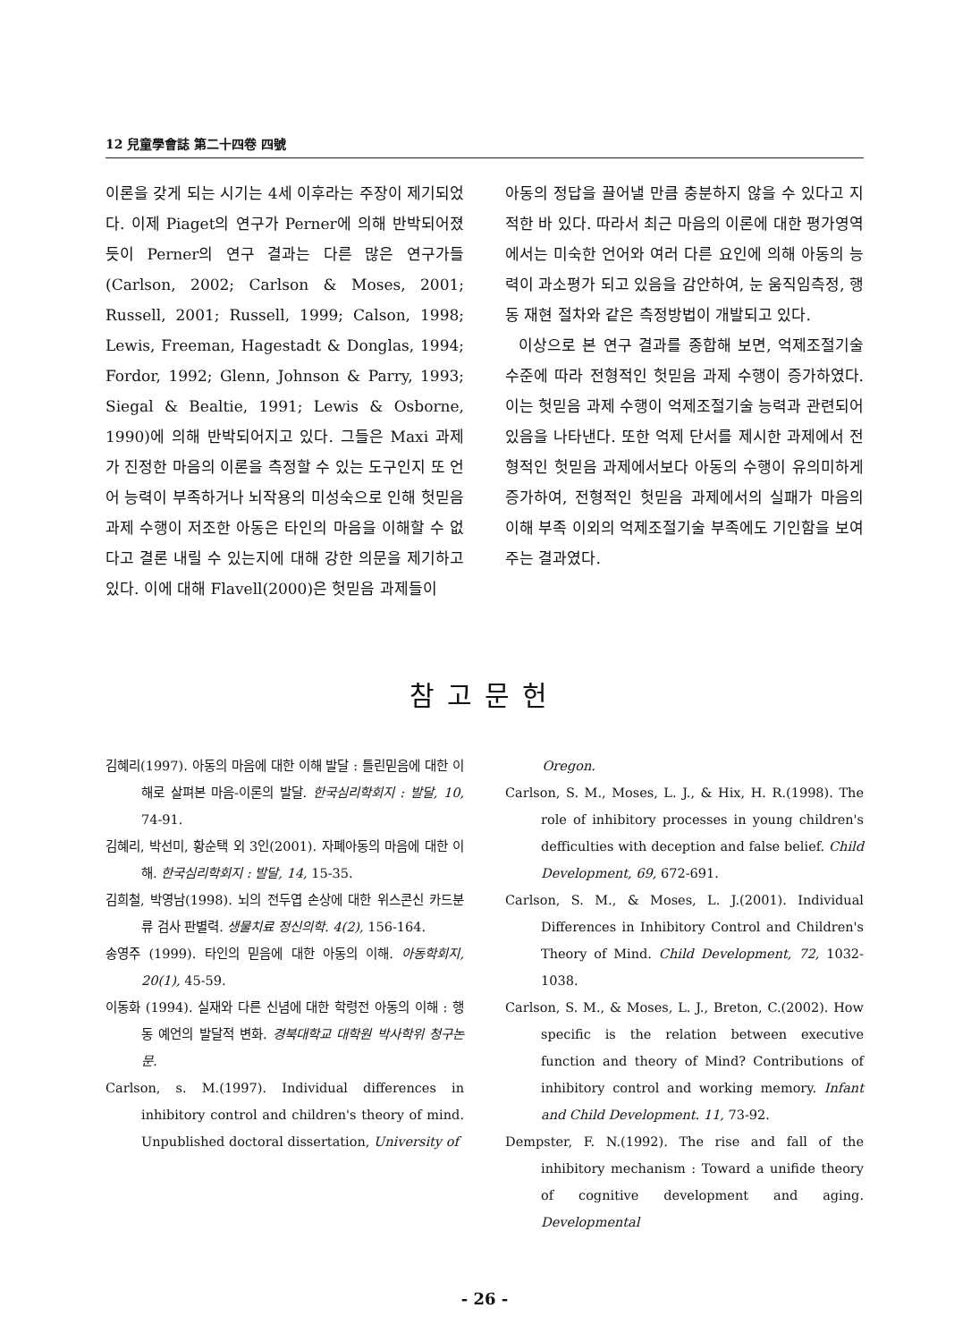12 兒童學會誌 第二十四卷 四號
이론을 갖게 되는 시기는 4세 이후라는 주장이 제기되었다. 이제 Piaget의 연구가 Perner에 의해 반박되어졌듯이 Perner의 연구 결과는 다른 많은 연구가들(Carlson, 2002; Carlson & Moses, 2001; Russell, 2001; Russell, 1999; Calson, 1998; Lewis, Freeman, Hagestadt & Donglas, 1994; Fordor, 1992; Glenn, Johnson & Parry, 1993; Siegal & Bealtie, 1991; Lewis & Osborne, 1990)에 의해 반박되어지고 있다. 그들은 Maxi 과제가 진정한 마음의 이론을 측정할 수 있는 도구인지 또 언어 능력이 부족하거나 뇌작용의 미성숙으로 인해 헛믿음 과제 수행이 저조한 아동은 타인의 마음을 이해할 수 없다고 결론 내릴 수 있는지에 대해 강한 의문을 제기하고 있다. 이에 대해 Flavell(2000)은 헛믿음 과제들이
아동의 정답을 끌어낼 만큼 충분하지 않을 수 있다고 지적한 바 있다. 따라서 최근 마음의 이론에 대한 평가영역에서는 미숙한 언어와 여러 다른 요인에 의해 아동의 능력이 과소평가 되고 있음을 감안하여, 눈 움직임측정, 행동 재현 절차와 같은 측정방법이 개발되고 있다.
이상으로 본 연구 결과를 종합해 보면, 억제조절기술 수준에 따라 전형적인 헛믿음 과제 수행이 증가하였다. 이는 헛믿음 과제 수행이 억제조절기술 능력과 관련되어 있음을 나타낸다. 또한 억제 단서를 제시한 과제에서 전형적인 헛믿음 과제에서보다 아동의 수행이 유의미하게 증가하여, 전형적인 헛믿음 과제에서의 실패가 마음의 이해 부족 이외의 억제조절기술 부족에도 기인함을 보여주는 결과였다.
참고문헌
김혜리(1997). 아동의 마음에 대한 이해 발달 : 틀린믿음에 대한 이해로 살펴본 마음-이론의 발달. 한국심리학회지 : 발달, 10, 74-91.
김혜리, 박선미, 황순택 외 3인(2001). 자폐아동의 마음에 대한 이해. 한국심리학회지 : 발달, 14, 15-35.
김희철, 박영남(1998). 뇌의 전두엽 손상에 대한 위스콘신 카드분류 검사 판별력. 생물치료 정신의학. 4(2), 156-164.
송영주 (1999). 타인의 믿음에 대한 아동의 이해. 아동학회지, 20(1), 45-59.
이동화 (1994). 실재와 다른 신념에 대한 학령전 아동의 이해 : 행동 예언의 발달적 변화. 경북대학교 대학원 박사학위 청구논문.
Carlson, s. M.(1997). Individual differences in inhibitory control and children's theory of mind. Unpublished doctoral dissertation, University of
Oregon.
Carlson, S. M., Moses, L. J., & Hix, H. R.(1998). The role of inhibitory processes in young children's defficulties with deception and false belief. Child Development, 69, 672-691.
Carlson, S. M., & Moses, L. J.(2001). Individual Differences in Inhibitory Control and Children's Theory of Mind. Child Development, 72, 1032-1038.
Carlson, S. M., & Moses, L. J., Breton, C.(2002). How specific is the relation between executive function and theory of Mind? Contributions of inhibitory control and working memory. Infant and Child Development. 11, 73-92.
Dempster, F. N.(1992). The rise and fall of the inhibitory mechanism : Toward a unifide theory of cognitive development and aging. Developmental
- 26 -